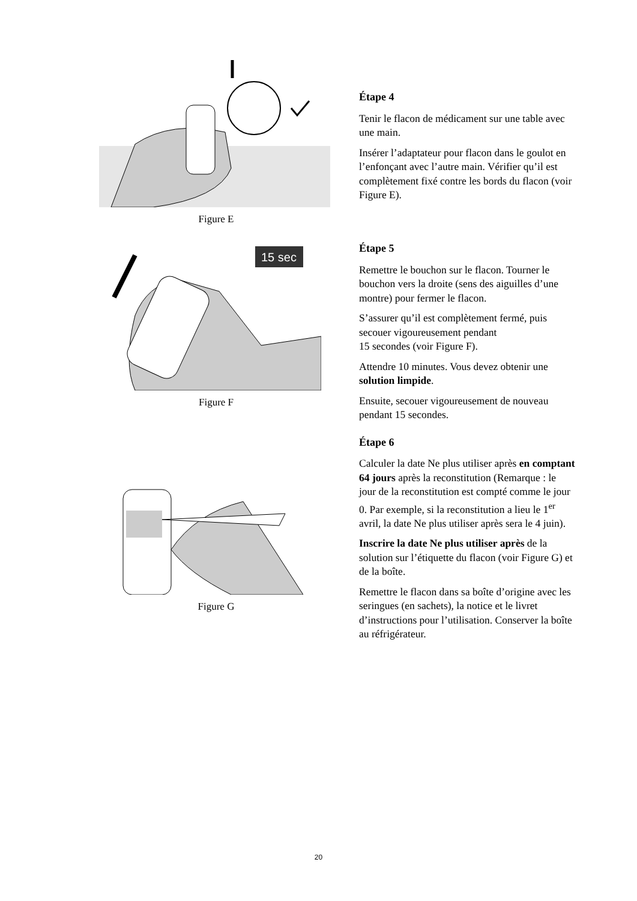Figure E
15 sec
Figure F
Figure G
Étape 4
Tenir le flacon de médicament sur une table avec une main.
Insérer l’adaptateur pour flacon dans le goulot en l’enfonçant avec l’autre main. Vérifier qu’il est complètement fixé contre les bords du flacon (voir Figure E).
Étape 5
Remettre le bouchon sur le flacon. Tourner le bouchon vers la droite (sens des aiguilles d’une montre) pour fermer le flacon.
S’assurer qu’il est complètement fermé, puis secouer vigoureusement pendant
15 secondes (voir Figure F).
Attendre 10 minutes. Vous devez obtenir une solution limpide.
Ensuite, secouer vigoureusement de nouveau pendant 15 secondes.
Étape 6
Calculer la date Ne plus utiliser après en comptant 64 jours après la reconstitution (Remarque : le jour de la reconstitution est compté comme le jour 0. Par exemple, si la reconstitution a lieu le 1<sup>er</sup> avril, la date Ne plus utiliser après sera le 4 juin).
Inscrire la date Ne plus utiliser après de la solution sur l’étiquette du flacon (voir Figure G) et de la boîte.
Remettre le flacon dans sa boîte d’origine avec les seringues (en sachets), la notice et le livret d’instructions pour l’utilisation. Conserver la boîte au réfrigérateur.
20